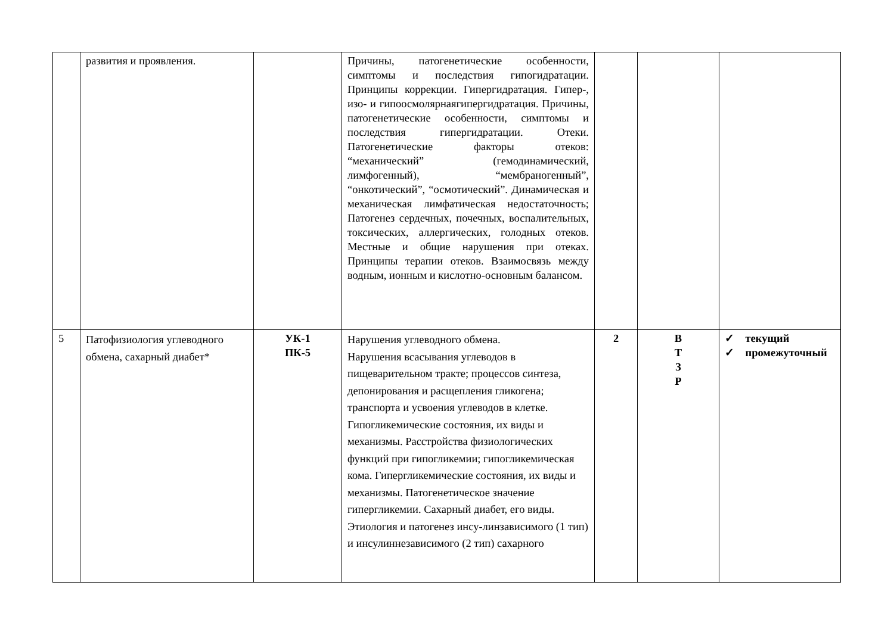| | развития и проявления. | | Причины, патогенетические особенности, симптомы и последствия гипогидратации. Принципы коррекции. Гипергидратация. Гипер-, изо- и гипоосмолярнаягипергидратация. Причины, патогенетические особенности, симптомы и последствия гипергидратации. Отеки. Патогенетические факторы отеков: “механический” (гемодинамический, лимфогенный), “мембраногенный”, “онкотический”, “осмотический”. Динамическая и механическая лимфатическая недостаточность; Патогенез сердечных, почечных, воспалительных, токсических, аллергических, голодных отеков. Местные и общие нарушения при отеках. Принципы терапии отеков. Взаимосвязь между водным, ионным и кислотно-основным балансом. | | | |
| 5 | Патофизиология углеводного обмена, сахарный диабет* | УК-1 ПК-5 | Нарушения углеводного обмена. Нарушения всасывания углеводов в пищеварительном тракте; процессов синтеза, депонирования и расщепления гликогена; транспорта и усвоения углеводов в клетке. Гипогликемические состояния, их виды и механизмы. Расстройства физиологических функций при гипогликемии; гипогликемическая кома. Гипергликемические состояния, их виды и механизмы. Патогенетическое значение гипергликемии. Сахарный диабет, его виды. Этиология и патогенез инсу-линзависимого (1 тип) и инсулиннезависимого (2 тип) сахарного | 2 | В Т З Р | ✓ текущий ✓ промежуточный |